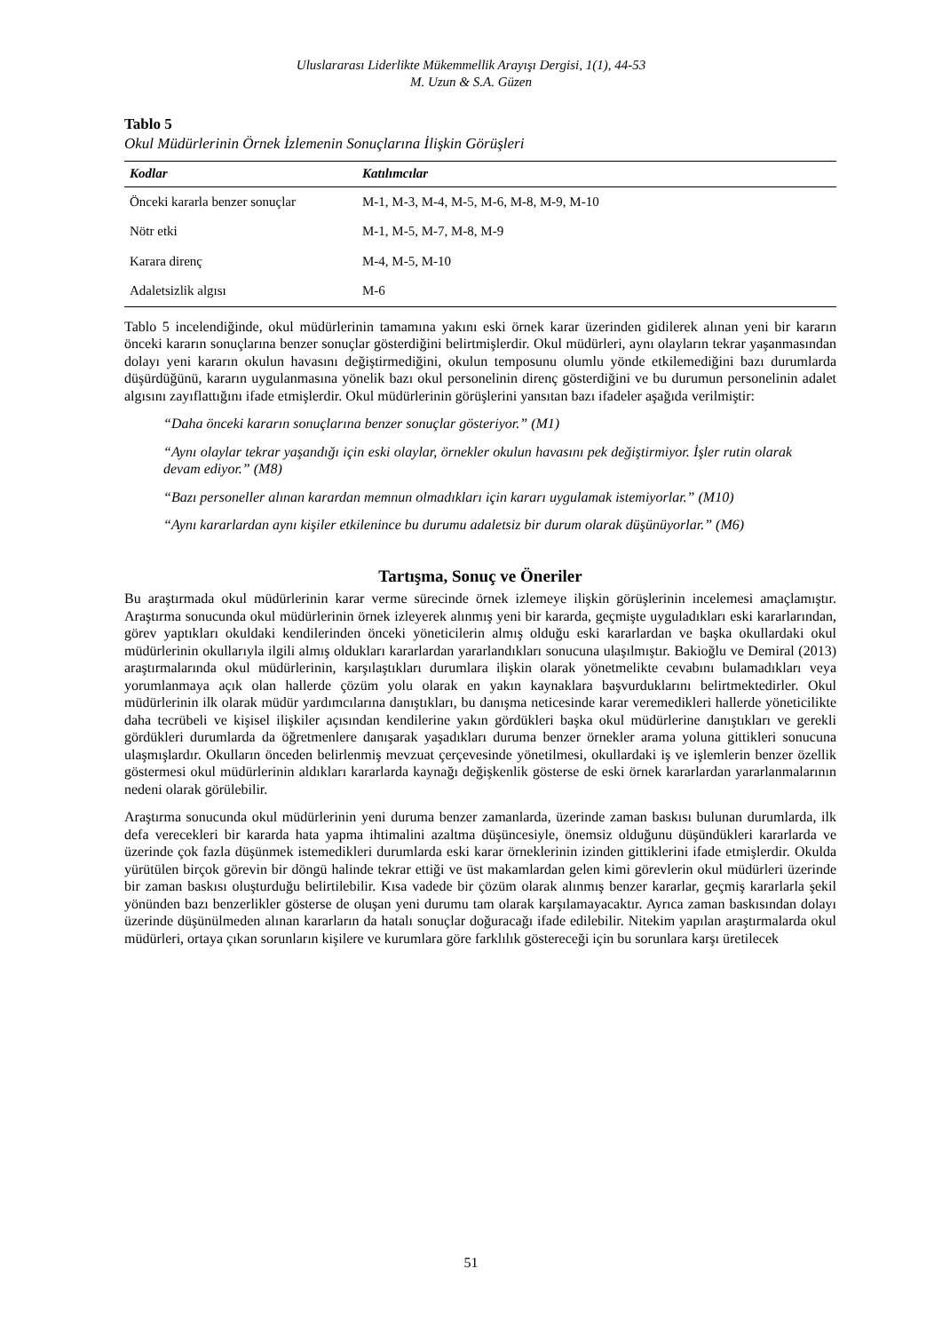Uluslararası Liderlikte Mükemmellik Arayışı Dergisi, 1(1), 44-53
M. Uzun & S.A. Güzen
Tablo 5
Okul Müdürlerinin Örnek İzlemenin Sonuçlarına İlişkin Görüşleri
| Kodlar | Katılımcılar |
| --- | --- |
| Önceki kararla benzer sonuçlar | M-1, M-3, M-4, M-5, M-6, M-8, M-9, M-10 |
| Nötr etki | M-1, M-5, M-7, M-8, M-9 |
| Karara direnç | M-4, M-5, M-10 |
| Adaletsizlik algısı | M-6 |
Tablo 5 incelendiğinde, okul müdürlerinin tamamına yakını eski örnek karar üzerinden gidilerek alınan yeni bir kararın önceki kararın sonuçlarına benzer sonuçlar gösterdiğini belirtmişlerdir. Okul müdürleri, aynı olayların tekrar yaşanmasından dolayı yeni kararın okulun havasını değiştirmediğini, okulun temposunu olumlu yönde etkilemediğini bazı durumlarda düşürdüğünü, kararın uygulanmasına yönelik bazı okul personelinin direnç gösterdiğini ve bu durumun personelinin adalet algısını zayıflattığını ifade etmişlerdir. Okul müdürlerinin görüşlerini yansıtan bazı ifadeler aşağıda verilmiştir:
“Daha önceki kararın sonuçlarına benzer sonuçlar gösteriyor.” (M1)
“Aynı olaylar tekrar yaşandığı için eski olaylar, örnekler okulun havasını pek değiştirmiyor. İşler rutin olarak devam ediyor.” (M8)
“Bazı personeller alınan karardan memnun olmadıkları için kararı uygulamak istemiyorlar.” (M10)
“Aynı kararlardan aynı kişiler etkilenince bu durumu adaletsiz bir durum olarak düşünüyorlar.” (M6)
Tartışma, Sonuç ve Öneriler
Bu araştırmada okul müdürlerinin karar verme sürecinde örnek izlemeye ilişkin görüşlerinin incelemesi amaçlamıştır. Araştırma sonucunda okul müdürlerinin örnek izleyerek alınmış yeni bir kararda, geçmişte uyguladıkları eski kararlarından, görev yaptıkları okuldaki kendilerinden önceki yöneticilerin almış olduğu eski kararlardan ve başka okullardaki okul müdürlerinin okullarıyla ilgili almış oldukları kararlardan yararlandıkları sonucuna ulaşılmıştır. Bakioğlu ve Demiral (2013) araştırmalarında okul müdürlerinin, karşılaştıkları durumlara ilişkin olarak yönetmelikte cevabını bulamadıkları veya yorumlanmaya açık olan hallerde çözüm yolu olarak en yakın kaynaklara başvurduklarını belirtmektedirler. Okul müdürlerinin ilk olarak müdür yardımcılarına danıştıkları, bu danışma neticesinde karar veremedikleri hallerde yöneticilikte daha tecrübeli ve kişisel ilişkiler açısından kendilerine yakın gördükleri başka okul müdürlerine danıştıkları ve gerekli gördükleri durumlarda da öğretmenlere danışarak yaşadıkları duruma benzer örnekler arama yoluna gittikleri sonucuna ulaşmışlardır. Okulların önceden belirlenmiş mevzuat çerçevesinde yönetilmesi, okullardaki iş ve işlemlerin benzer özellik göstermesi okul müdürlerinin aldıkları kararlarda kaynağı değişkenlik gösterse de eski örnek kararlardan yararlanmalarının nedeni olarak görülebilir.
Araştırma sonucunda okul müdürlerinin yeni duruma benzer zamanlarda, üzerinde zaman baskısı bulunan durumlarda, ilk defa verecekleri bir kararda hata yapma ihtimalini azaltma düşüncesiyle, önemsiz olduğunu düşündükleri kararlarda ve üzerinde çok fazla düşünmek istemedikleri durumlarda eski karar örneklerinin izinden gittiklerini ifade etmişlerdir. Okulda yürütülen birçok görevin bir döngü halinde tekrar ettiği ve üst makamlardan gelen kimi görevlerin okul müdürleri üzerinde bir zaman baskısı oluşturduğu belirtilebilir. Kısa vadede bir çözüm olarak alınmış benzer kararlar, geçmiş kararlarla şekil yönünden bazı benzerlikler gösterse de oluşan yeni durumu tam olarak karşılamayacaktır. Ayrıca zaman baskısından dolayı üzerinde düşünülmeden alınan kararların da hatalı sonuçlar doğuracağı ifade edilebilir. Nitekim yapılan araştırmalarda okul müdürleri, ortaya çıkan sorunların kişilere ve kurumlara göre farklılık göstereceği için bu sorunlara karşı üretilecek
51